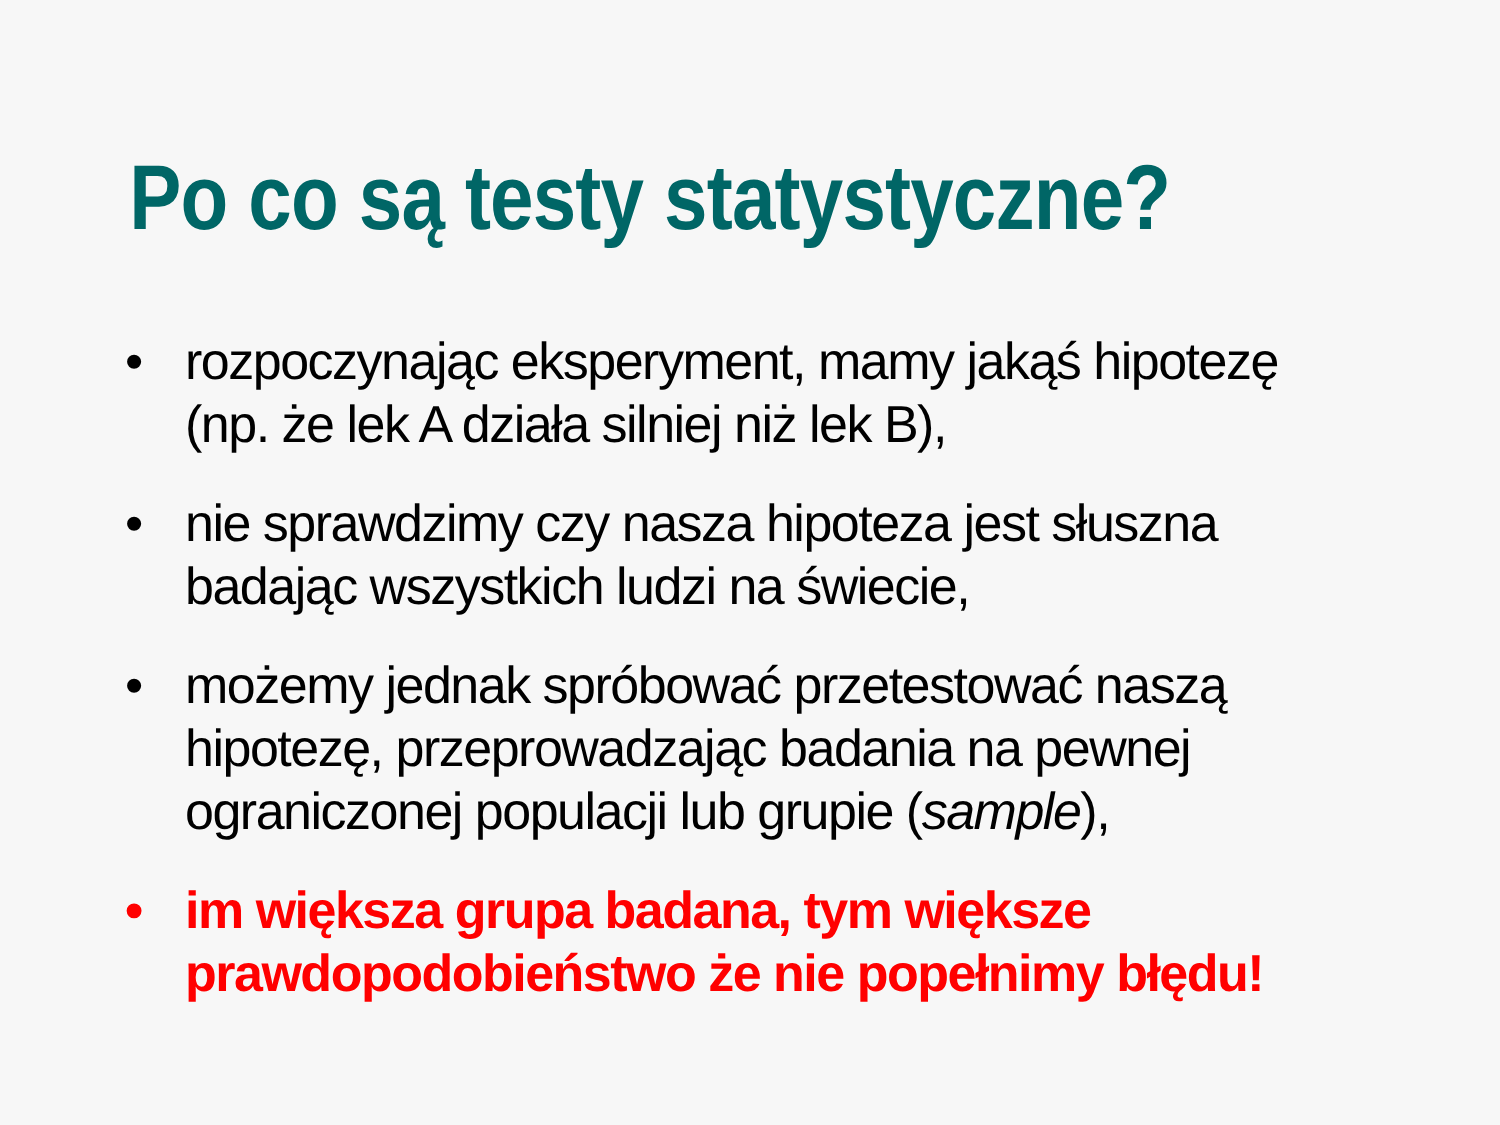Po co są testy statystyczne?
• rozpoczynając eksperyment, mamy jakąś hipotezę (np. że lek A działa silniej niż lek B),
• nie sprawdzimy czy nasza hipoteza jest słuszna badając wszystkich ludzi na świecie,
• możemy jednak spróbować przetestować naszą hipotezę, przeprowadzając badania na pewnej ograniczonej populacji lub grupie (sample),
• im większa grupa badana, tym większe prawdopodobieństwo że nie popełnimy błędu!